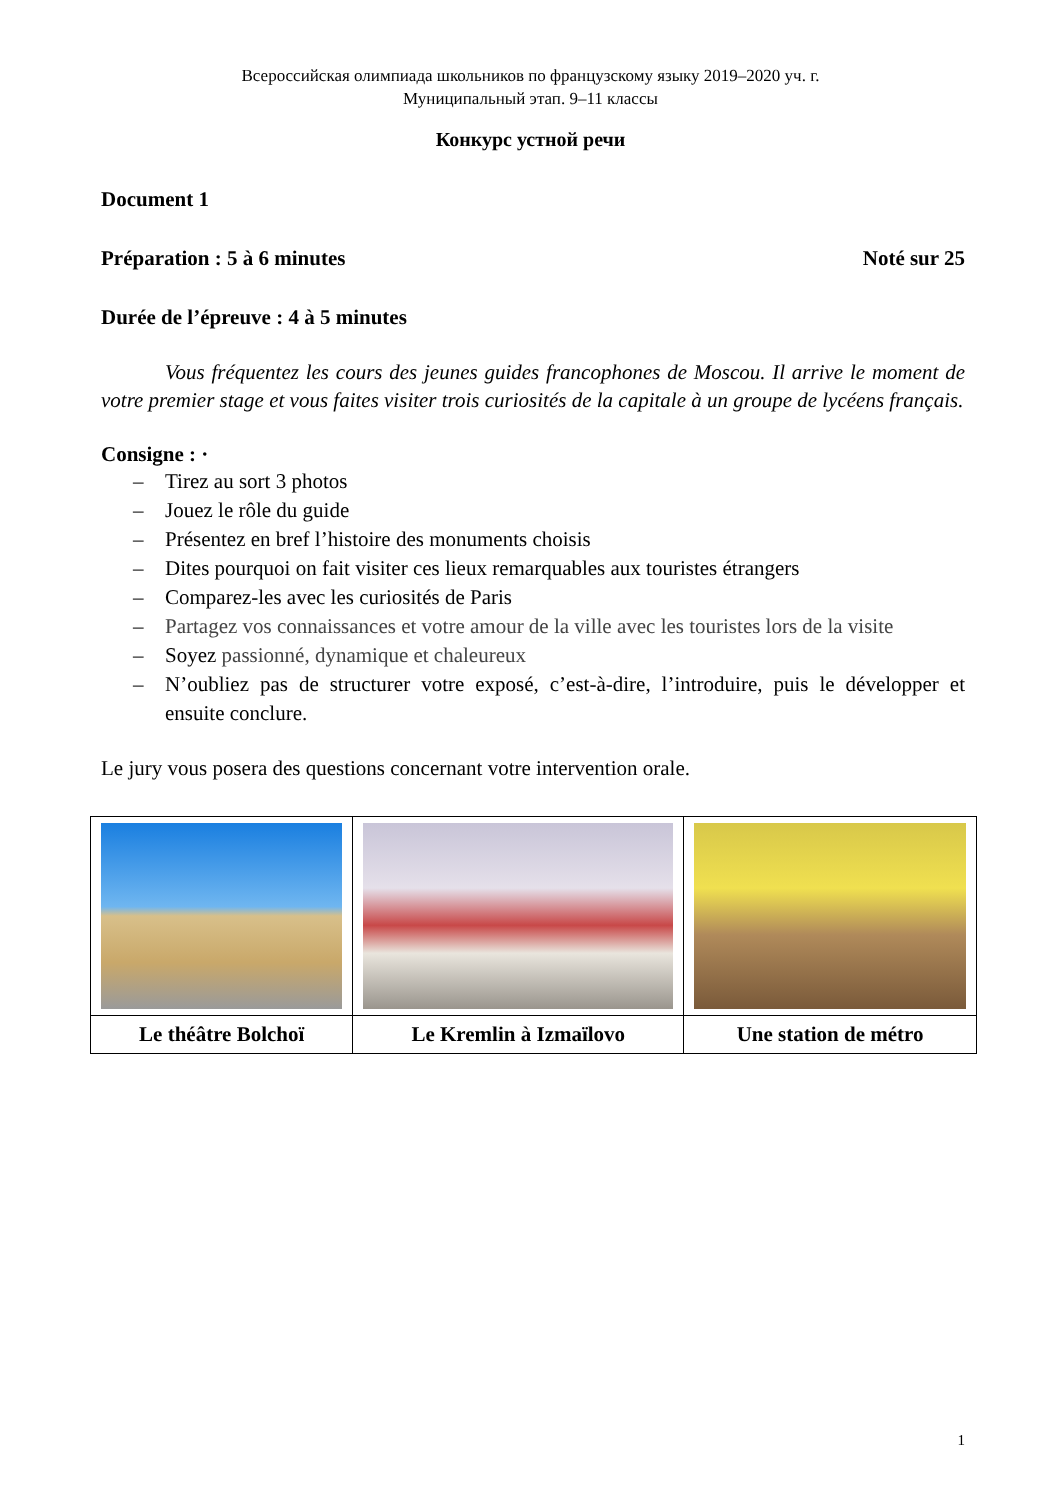Всероссийская олимпиада школьников по французскому языку 2019–2020 уч. г.
Муниципальный этап. 9–11 классы
Конкурс устной речи
Document 1
Préparation : 5 à 6 minutes Noté sur 25
Durée de l’épreuve : 4 à 5 minutes
Vous fréquentez les cours des jeunes guides francophones de Moscou. Il arrive le moment de votre premier stage et vous faites visiter trois curiosités de la capitale à un groupe de lycéens français.
Consigne : ·
– Tirez au sort 3 photos
– Jouez le rôle du guide
– Présentez en bref l’histoire des monuments choisis
– Dites pourquoi on fait visiter ces lieux remarquables aux touristes étrangers
– Comparez-les avec les curiosités de Paris
– Partagez vos connaissances et votre amour de la ville avec les touristes lors de la visite
– Soyez passionné, dynamique et chaleureux
– N’oubliez pas de structurer votre exposé, c’est-à-dire, l’introduire, puis le développer et ensuite conclure.
Le jury vous posera des questions concernant votre intervention orale.
| Le théâtre Bolchoï | Le Kremlin à Izmaïlovo | Une station de métro |
1